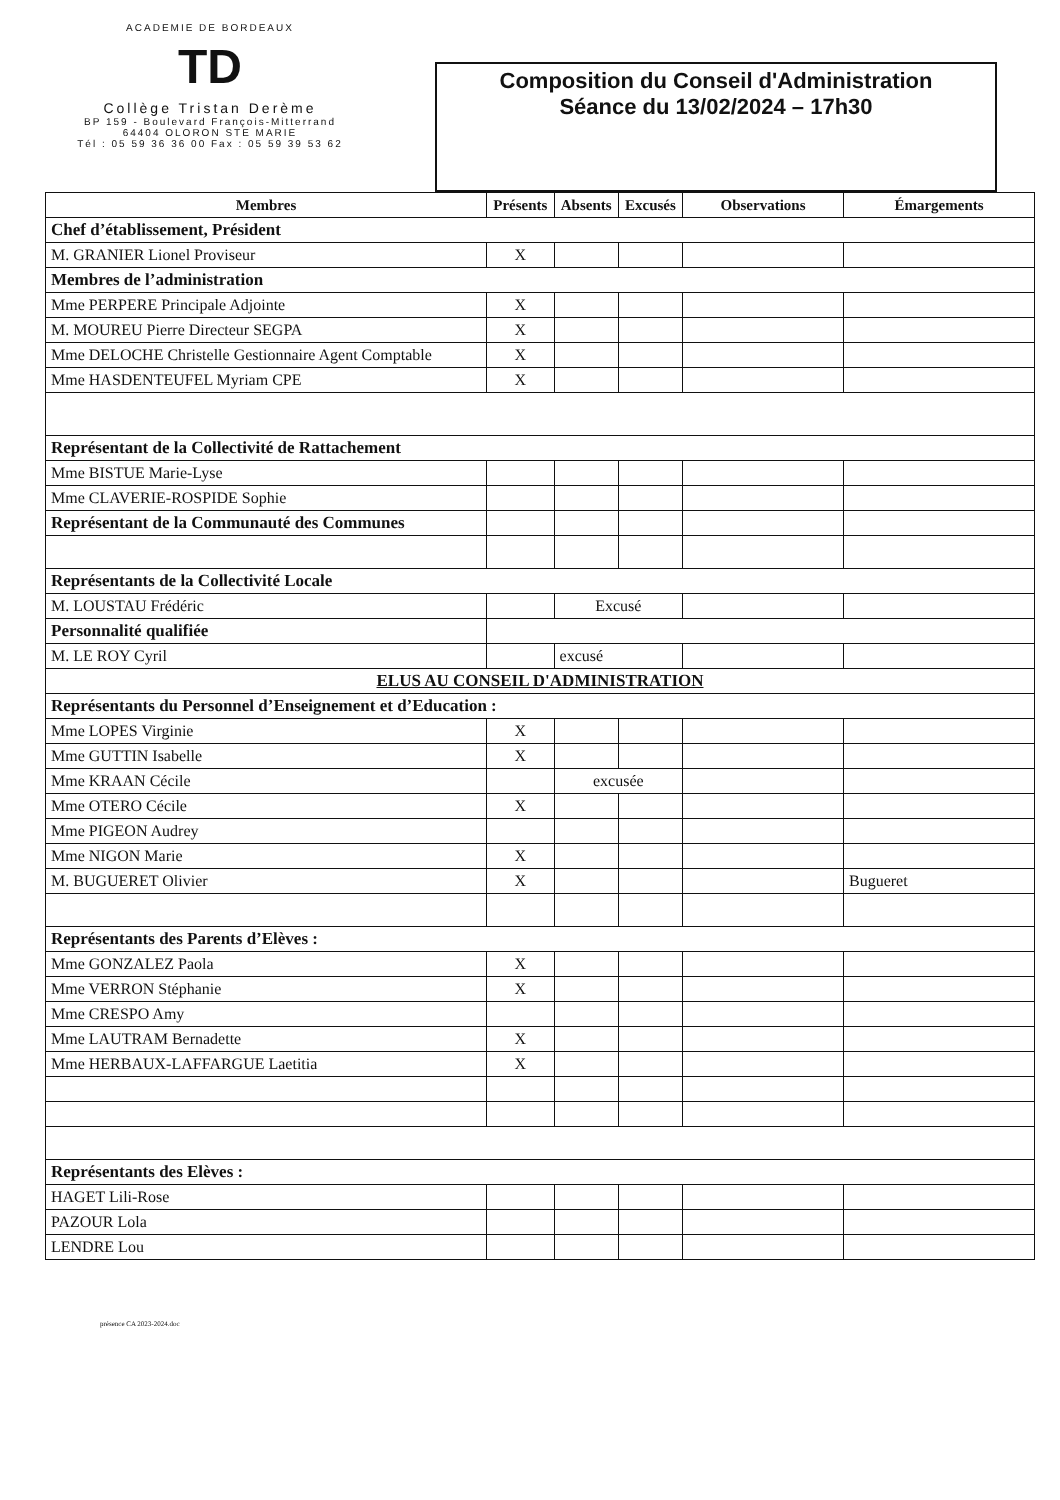ACADEMIE DE BORDEAUX
TD
Collège Tristan Derème
BP 159 - Boulevard François-Mitterrand
64404 OLORON STE MARIE
Tél : 05 59 36 36 00 Fax : 05 59 39 53 62
Composition du Conseil d'Administration
Séance du 13/02/2024 – 17h30
| Membres | Présents | Absents | Excusés | Observations | Émargements |
| --- | --- | --- | --- | --- | --- |
| Chef d’établissement, Président | | | | | |
| M. GRANIER Lionel Proviseur | X | | | | |
| Membres de l’administration | | | | | |
| Mme PERPERE Principale Adjointe | X | | | | |
| M. MOUREU Pierre Directeur SEGPA | X | | | | |
| Mme DELOCHE Christelle Gestionnaire Agent Comptable | X | | | | |
| Mme HASDENTEUFEL Myriam CPE | X | | | | |
| Représentant de la Collectivité de Rattachement | | | | | |
| Mme BISTUE Marie-Lyse | | | | | |
| Mme CLAVERIE-ROSPIDE Sophie | | | | | |
| Représentant de la Communauté des Communes | | | | | |
| Représentants de la Collectivité Locale | | | | | |
| M. LOUSTAU Frédéric | | Excusé | | | |
| Personnalité qualifiée | | | | | |
| M. LE ROY Cyril | | excusé | | | |
| ELUS AU CONSEIL D'ADMINISTRATION | | | | | |
| Représentants du Personnel d’Enseignement et d’Education : | | | | | |
| Mme LOPES Virginie | X | | | | |
| Mme GUTTIN Isabelle | X | | | | |
| Mme KRAAN Cécile | | excusée | | | |
| Mme OTERO Cécile | X | | | | |
| Mme PIGEON Audrey | | | | | |
| Mme NIGON Marie | X | | | | |
| M. BUGUERET Olivier | X | | | | Bugueret |
| Représentants des Parents d’Elèves : | | | | | |
| Mme GONZALEZ Paola | X | | | | |
| Mme VERRON Stéphanie | X | | | | |
| Mme CRESPO Amy | | | | | |
| Mme LAUTRAM Bernadette | X | | | | |
| Mme HERBAUX-LAFFARGUE Laetitia | X | | | | |
| Représentants des Elèves : | | | | | |
| HAGET Lili-Rose | | | | | |
| PAZOUR Lola | | | | | |
| LENDRE Lou | | | | | |
présence CA 2023-2024.doc